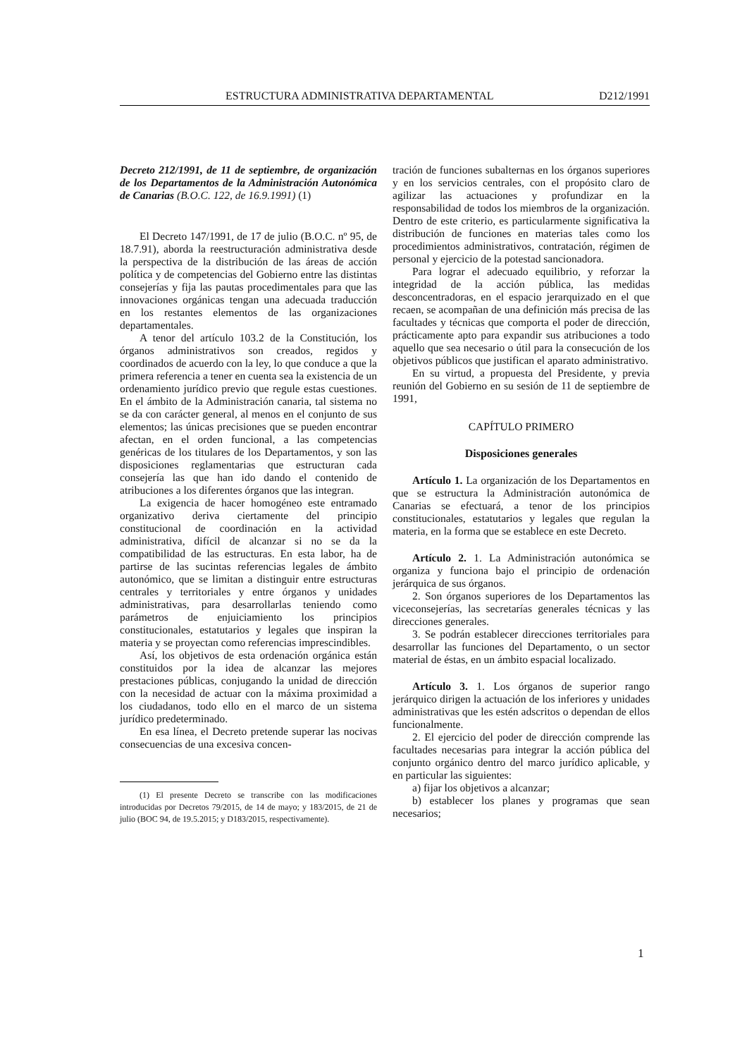ESTRUCTURA ADMINISTRATIVA DEPARTAMENTAL D212/1991
Decreto 212/1991, de 11 de septiembre, de organización de los Departamentos de la Administración Autonómica de Canarias (B.O.C. 122, de 16.9.1991) (1)
El Decreto 147/1991, de 17 de julio (B.O.C. nº 95, de 18.7.91), aborda la reestructuración administrativa desde la perspectiva de la distribución de las áreas de acción política y de competencias del Gobierno entre las distintas consejerías y fija las pautas procedimentales para que las innovaciones orgánicas tengan una adecuada traducción en los restantes elementos de las organizaciones departamentales.
A tenor del artículo 103.2 de la Constitución, los órganos administrativos son creados, regidos y coordinados de acuerdo con la ley, lo que conduce a que la primera referencia a tener en cuenta sea la existencia de un ordenamiento jurídico previo que regule estas cuestiones. En el ámbito de la Administración canaria, tal sistema no se da con carácter general, al menos en el conjunto de sus elementos; las únicas precisiones que se pueden encontrar afectan, en el orden funcional, a las competencias genéricas de los titulares de los Departamentos, y son las disposiciones reglamentarias que estructuran cada consejería las que han ido dando el contenido de atribuciones a los diferentes órganos que las integran.
La exigencia de hacer homogéneo este entramado organizativo deriva ciertamente del principio constitucional de coordinación en la actividad administrativa, difícil de alcanzar si no se da la compatibilidad de las estructuras. En esta labor, ha de partirse de las sucintas referencias legales de ámbito autonómico, que se limitan a distinguir entre estructuras centrales y territoriales y entre órganos y unidades administrativas, para desarrollarlas teniendo como parámetros de enjuiciamiento los principios constitucionales, estatutarios y legales que inspiran la materia y se proyectan como referencias imprescindibles.
Así, los objetivos de esta ordenación orgánica están constituidos por la idea de alcanzar las mejores prestaciones públicas, conjugando la unidad de dirección con la necesidad de actuar con la máxima proximidad a los ciudadanos, todo ello en el marco de un sistema jurídico predeterminado.
En esa línea, el Decreto pretende superar las nocivas consecuencias de una excesiva concen-
(1) El presente Decreto se transcribe con las modificaciones introducidas por Decretos 79/2015, de 14 de mayo; y 183/2015, de 21 de julio (BOC 94, de 19.5.2015; y D183/2015, respectivamente).
tración de funciones subalternas en los órganos superiores y en los servicios centrales, con el propósito claro de agilizar las actuaciones y profundizar en la responsabilidad de todos los miembros de la organización. Dentro de este criterio, es particularmente significativa la distribución de funciones en materias tales como los procedimientos administrativos, contratación, régimen de personal y ejercicio de la potestad sancionadora.
Para lograr el adecuado equilibrio, y reforzar la integridad de la acción pública, las medidas desconcentradoras, en el espacio jerarquizado en el que recaen, se acompañan de una definición más precisa de las facultades y técnicas que comporta el poder de dirección, prácticamente apto para expandir sus atribuciones a todo aquello que sea necesario o útil para la consecución de los objetivos públicos que justifican el aparato administrativo.
En su virtud, a propuesta del Presidente, y previa reunión del Gobierno en su sesión de 11 de septiembre de 1991,
CAPÍTULO PRIMERO
Disposiciones generales
Artículo 1. La organización de los Departamentos en que se estructura la Administración autonómica de Canarias se efectuará, a tenor de los principios constitucionales, estatutarios y legales que regulan la materia, en la forma que se establece en este Decreto.
Artículo 2. 1. La Administración autonómica se organiza y funciona bajo el principio de ordenación jerárquica de sus órganos.
2. Son órganos superiores de los Departamentos las viceconsejerías, las secretarías generales técnicas y las direcciones generales.
3. Se podrán establecer direcciones territoriales para desarrollar las funciones del Departamento, o un sector material de éstas, en un ámbito espacial localizado.
Artículo 3. 1. Los órganos de superior rango jerárquico dirigen la actuación de los inferiores y unidades administrativas que les estén adscritos o dependan de ellos funcionalmente.
2. El ejercicio del poder de dirección comprende las facultades necesarias para integrar la acción pública del conjunto orgánico dentro del marco jurídico aplicable, y en particular las siguientes:
a) fijar los objetivos a alcanzar;
b) establecer los planes y programas que sean necesarios;
1